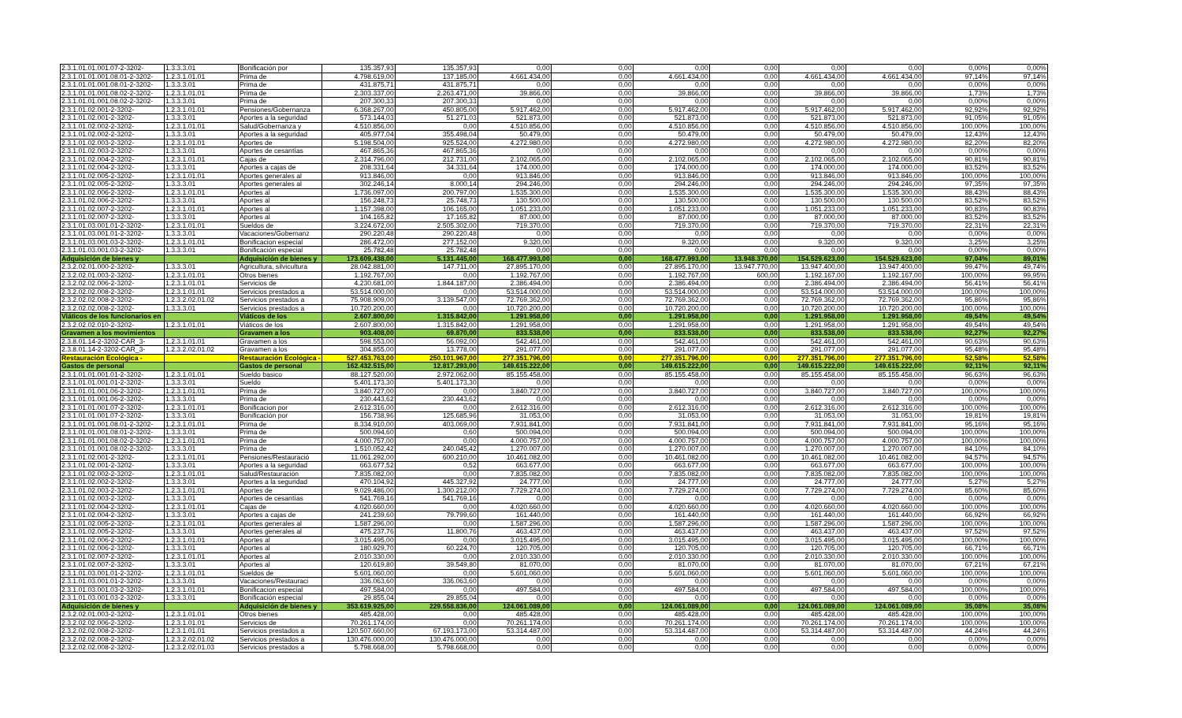| 2.3.1.01.01.001.07-2-3202- | 1.3.3.3.01 | Bonificación por | 135.357,93 | 135.357,93 | 0,00 | 0,00 | 0,00 | 0,00 | 0,00 | 0,00 | 0,00% | 0,00% |
| 2.3.1.01.01.001.08.01-2-3202- | 1.2.3.1.01.01 | Prima de | 4.798.619,00 | 137.185,00 | 4.661.434,00 | 0,00 | 4.661.434,00 | 0,00 | 4.661.434,00 | 4.661.434,00 | 97,14% | 97,14% |
| 2.3.1.01.01.001.08.01-2-3202- | 1.3.3.3.01 | Prima de | 431.875,71 | 431.875,71 | 0,00 | 0,00 | 0,00 | 0,00 | 0,00 | 0,00 | 0,00% | 0,00% |
| 2.3.1.01.01.001.08.02-2-3202- | 1.2.3.1.01.01 | Prima de | 2.303.337,00 | 2.263.471,00 | 39.866,00 | 0,00 | 39.866,00 | 0,00 | 39.866,00 | 39.866,00 | 1,73% | 1,73% |
| 2.3.1.01.01.001.08.02-2-3202- | 1.3.3.3.01 | Prima de | 207.300,33 | 207.300,33 | 0,00 | 0,00 | 0,00 | 0,00 | 0,00 | 0,00 | 0,00% | 0,00% |
| 2.3.1.01.02.001-2-3202- | 1.2.3.1.01.01 | Pensiones/Gobernanza | 6.368.267,00 | 450.805,00 | 5.917.462,00 | 0,00 | 5.917.462,00 | 0,00 | 5.917.462,00 | 5.917.462,00 | 92,92% | 92,92% |
| 2.3.1.01.02.001-2-3202- | 1.3.3.3.01 | Aportes a la seguridad | 573.144,03 | 51.271,03 | 521.873,00 | 0,00 | 521.873,00 | 0,00 | 521.873,00 | 521.873,00 | 91,05% | 91,05% |
| 2.3.1.01.02.002-2-3202- | 1.2.3.1.01.01 | Salud/Gobernanza y | 4.510.856,00 | 0,00 | 4.510.856,00 | 0,00 | 4.510.856,00 | 0,00 | 4.510.856,00 | 4.510.856,00 | 100,00% | 100,00% |
| 2.3.1.01.02.002-2-3202- | 1.3.3.3.01 | Aportes a la seguridad | 405.977,04 | 355.498,04 | 50.479,00 | 0,00 | 50.479,00 | 0,00 | 50.479,00 | 50.479,00 | 12,43% | 12,43% |
| 2.3.1.01.02.003-2-3202- | 1.2.3.1.01.01 | Aportes de | 5.198.504,00 | 925.524,00 | 4.272.980,00 | 0,00 | 4.272.980,00 | 0,00 | 4.272.980,00 | 4.272.980,00 | 82,20% | 82,20% |
| 2.3.1.01.02.003-2-3202- | 1.3.3.3.01 | Aportes de cesantías | 467.865,36 | 467.865,36 | 0,00 | 0,00 | 0,00 | 0,00 | 0,00 | 0,00 | 0,00% | 0,00% |
| 2.3.1.01.02.004-2-3202- | 1.2.3.1.01.01 | Cajas de | 2.314.796,00 | 212.731,00 | 2.102.065,00 | 0,00 | 2.102.065,00 | 0,00 | 2.102.065,00 | 2.102.065,00 | 90,81% | 90,81% |
| 2.3.1.01.02.004-2-3202- | 1.3.3.3.01 | Aportes a cajas de | 208.331,64 | 34.331,64 | 174.000,00 | 0,00 | 174.000,00 | 0,00 | 174.000,00 | 174.000,00 | 83,52% | 83,52% |
| 2.3.1.01.02.005-2-3202- | 1.2.3.1.01.01 | Aportes generales al | 913.846,00 | 0,00 | 913.846,00 | 0,00 | 913.846,00 | 0,00 | 913.846,00 | 913.846,00 | 100,00% | 100,00% |
| 2.3.1.01.02.005-2-3202- | 1.3.3.3.01 | Aportes generales al | 302.246,14 | 8.000,14 | 294.246,00 | 0,00 | 294.246,00 | 0,00 | 294.246,00 | 294.246,00 | 97,35% | 97,35% |
| 2.3.1.01.02.006-2-3202- | 1.2.3.1.01.01 | Aportes al | 1.736.097,00 | 200.797,00 | 1.535.300,00 | 0,00 | 1.535.300,00 | 0,00 | 1.535.300,00 | 1.535.300,00 | 88,43% | 88,43% |
| 2.3.1.01.02.006-2-3202- | 1.3.3.3.01 | Aportes al | 156.248,73 | 25.748,73 | 130.500,00 | 0,00 | 130.500,00 | 0,00 | 130.500,00 | 130.500,00 | 83,52% | 83,52% |
| 2.3.1.01.02.007-2-3202- | 1.2.3.1.01.01 | Aportes al | 1.157.398,00 | 106.165,00 | 1.051.233,00 | 0,00 | 1.051.233,00 | 0,00 | 1.051.233,00 | 1.051.233,00 | 90,83% | 90,83% |
| 2.3.1.01.02.007-2-3202- | 1.3.3.3.01 | Aportes al | 104.165,82 | 17.165,82 | 87.000,00 | 0,00 | 87.000,00 | 0,00 | 87.000,00 | 87.000,00 | 83,52% | 83,52% |
| 2.3.1.01.03.001.01-2-3202- | 1.2.3.1.01.01 | Sueldos de | 3.224.672,00 | 2.505.302,00 | 719.370,00 | 0,00 | 719.370,00 | 0,00 | 719.370,00 | 719.370,00 | 22,31% | 22,31% |
| 2.3.1.01.03.001.01-2-3202- | 1.3.3.3.01 | Vacaciones/Gobernanz | 290.220,48 | 290.220,48 | 0,00 | 0,00 | 0,00 | 0,00 | 0,00 | 0,00 | 0,00% | 0,00% |
| 2.3.1.01.03.001.03-2-3202- | 1.2.3.1.01.01 | Bonificacion especial | 286.472,00 | 277.152,00 | 9.320,00 | 0,00 | 9.320,00 | 0,00 | 9.320,00 | 9.320,00 | 3,25% | 3,25% |
| 2.3.1.01.03.001.03-2-3202- | 1.3.3.3.01 | Bonificación especial | 25.782,48 | 25.782,48 | 0,00 | 0,00 | 0,00 | 0,00 | 0,00 | 0,00 | 0,00% | 0,00% |
| Adquisición de bienes y | | Adquisición de bienes y | 173.609.438,00 | 5.131.445,00 | 168.477.993,00 | 0,00 | 168.477.993,00 | 13.948.370,00 | 154.529.623,00 | 154.529.623,00 | 97,04% | 89,01% |
| 2.3.2.02.01.000-2-3202- | 1.3.3.3.01 | Agricultura, silvicultura | 28.042.881,00 | 147.711,00 | 27.895.170,00 | 0,00 | 27.895.170,00 | 13.947.770,00 | 13.947.400,00 | 13.947.400,00 | 99,47% | 49,74% |
| 2.3.2.02.01.003-2-3202- | 1.2.3.1.01.01 | Otros bienes | 1.192.767,00 | 0,00 | 1.192.767,00 | 0,00 | 1.192.767,00 | 600,00 | 1.192.167,00 | 1.192.167,00 | 100,00% | 99,95% |
| 2.3.2.02.02.006-2-3202- | 1.2.3.1.01.01 | Servicios de | 4.230.681,00 | 1.844.187,00 | 2.386.494,00 | 0,00 | 2.386.494,00 | 0,00 | 2.386.494,00 | 2.386.494,00 | 56,41% | 56,41% |
| 2.3.2.02.02.008-2-3202- | 1.2.3.1.01.01 | Servicios prestados a | 53.514.000,00 | 0,00 | 53.514.000,00 | 0,00 | 53.514.000,00 | 0,00 | 53.514.000,00 | 53.514.000,00 | 100,00% | 100,00% |
| 2.3.2.02.02.008-2-3202- | 1.2.3.2.02.01.02 | Servicios prestados a | 75.908.909,00 | 3.139.547,00 | 72.769.362,00 | 0,00 | 72.769.362,00 | 0,00 | 72.769.362,00 | 72.769.362,00 | 95,86% | 95,86% |
| 2.3.2.02.02.008-2-3202- | 1.3.3.3.01 | Servicios prestados a | 10.720.200,00 | 0,00 | 10.720.200,00 | 0,00 | 10.720.200,00 | 0,00 | 10.720.200,00 | 10.720.200,00 | 100,00% | 100,00% |
| Viáticos de los funcionarios en | | Viáticos de los | 2.607.800,00 | 1.315.842,00 | 1.291.958,00 | 0,00 | 1.291.958,00 | 0,00 | 1.291.958,00 | 1.291.958,00 | 49,54% | 49,54% |
| 2.3.2.02.02.010-2-3202- | 1.2.3.1.01.01 | Viáticos de los | 2.607.800,00 | 1.315.842,00 | 1.291.958,00 | 0,00 | 1.291.958,00 | 0,00 | 1.291.958,00 | 1.291.958,00 | 49,54% | 49,54% |
| Gravamen a los movimientos | | Gravamen a los | 903.408,00 | 69.870,00 | 833.538,00 | 0,00 | 833.538,00 | 0,00 | 833.538,00 | 833.538,00 | 92,27% | 92,27% |
| 2.3.8.01.14-2-3202-CAR_3- | 1.2.3.1.01.01 | Gravamen a los | 598.553,00 | 56.092,00 | 542.461,00 | 0,00 | 542.461,00 | 0,00 | 542.461,00 | 542.461,00 | 90,63% | 90,63% |
| 2.3.8.01.14-2-3202-CAR_3- | 1.2.3.2.02.01.02 | Gravamen a los | 304.855,00 | 13.778,00 | 291.077,00 | 0,00 | 291.077,00 | 0,00 | 291.077,00 | 291.077,00 | 95,48% | 95,48% |
| Restauración Ecológica - | | Restauración Ecológica - | 527.453.763,00 | 250.101.967,00 | 277.351.796,00 | 0,00 | 277.351.796,00 | 0,00 | 277.351.796,00 | 277.351.796,00 | 52,58% | 52,58% |
| Gastos de personal | | Gastos de personal | 162.432.515,00 | 12.817.293,00 | 149.615.222,00 | 0,00 | 149.615.222,00 | 0,00 | 149.615.222,00 | 149.615.222,00 | 92,11% | 92,11% |
| 2.3.1.01.01.001.01-2-3202- | 1.2.3.1.01.01 | Sueldo basico | 88.127.520,00 | 2.972.062,00 | 85.155.458,00 | 0,00 | 85.155.458,00 | 0,00 | 85.155.458,00 | 85.155.458,00 | 96,63% | 96,63% |
| 2.3.1.01.01.001.01-2-3202- | 1.3.3.3.01 | Sueldo | 5.401.173,30 | 5.401.173,30 | 0,00 | 0,00 | 0,00 | 0,00 | 0,00 | 0,00 | 0,00% | 0,00% |
| 2.3.1.01.01.001.06-2-3202- | 1.2.3.1.01.01 | Prima de | 3.840.727,00 | 0,00 | 3.840.727,00 | 0,00 | 3.840.727,00 | 0,00 | 3.840.727,00 | 3.840.727,00 | 100,00% | 100,00% |
| 2.3.1.01.01.001.06-2-3202- | 1.3.3.3.01 | Prima de | 230.443,62 | 230.443,62 | 0,00 | 0,00 | 0,00 | 0,00 | 0,00 | 0,00 | 0,00% | 0,00% |
| 2.3.1.01.01.001.07-2-3202- | 1.2.3.1.01.01 | Bonificacion por | 2.612.316,00 | 0,00 | 2.612.316,00 | 0,00 | 2.612.316,00 | 0,00 | 2.612.316,00 | 2.612.316,00 | 100,00% | 100,00% |
| 2.3.1.01.01.001.07-2-3202- | 1.3.3.3.01 | Bonificación por | 156.738,96 | 125.685,96 | 31.053,00 | 0,00 | 31.053,00 | 0,00 | 31.053,00 | 31.053,00 | 19,81% | 19,81% |
| 2.3.1.01.01.001.08.01-2-3202- | 1.2.3.1.01.01 | Prima de | 8.334.910,00 | 403.069,00 | 7.931.841,00 | 0,00 | 7.931.841,00 | 0,00 | 7.931.841,00 | 7.931.841,00 | 95,16% | 95,16% |
| 2.3.1.01.01.001.08.01-2-3202- | 1.3.3.3.01 | Prima de | 500.094,60 | 0,60 | 500.094,00 | 0,00 | 500.094,00 | 0,00 | 500.094,00 | 500.094,00 | 100,00% | 100,00% |
| 2.3.1.01.01.001.08.02-2-3202- | 1.2.3.1.01.01 | Prima de | 4.000.757,00 | 0,00 | 4.000.757,00 | 0,00 | 4.000.757,00 | 0,00 | 4.000.757,00 | 4.000.757,00 | 100,00% | 100,00% |
| 2.3.1.01.01.001.08.02-2-3202- | 1.3.3.3.01 | Prima de | 1.510.052,42 | 240.045,42 | 1.270.007,00 | 0,00 | 1.270.007,00 | 0,00 | 1.270.007,00 | 1.270.007,00 | 84,10% | 84,10% |
| 2.3.1.01.02.001-2-3202- | 1.2.3.1.01.01 | Pensiones/Restauració | 11.061.292,00 | 600.210,00 | 10.461.082,00 | 0,00 | 10.461.082,00 | 0,00 | 10.461.082,00 | 10.461.082,00 | 94,57% | 94,57% |
| 2.3.1.01.02.001-2-3202- | 1.3.3.3.01 | Aportes a la seguridad | 663.677,52 | 0,52 | 663.677,00 | 0,00 | 663.677,00 | 0,00 | 663.677,00 | 663.677,00 | 100,00% | 100,00% |
| 2.3.1.01.02.002-2-3202- | 1.2.3.1.01.01 | Salud/Restauración | 7.835.082,00 | 0,00 | 7.835.082,00 | 0,00 | 7.835.082,00 | 0,00 | 7.835.082,00 | 7.835.082,00 | 100,00% | 100,00% |
| 2.3.1.01.02.002-2-3202- | 1.3.3.3.01 | Aportes a la seguridad | 470.104,92 | 445.327,92 | 24.777,00 | 0,00 | 24.777,00 | 0,00 | 24.777,00 | 24.777,00 | 5,27% | 5,27% |
| 2.3.1.01.02.003-2-3202- | 1.2.3.1.01.01 | Aportes de | 9.029.486,00 | 1.300.212,00 | 7.729.274,00 | 0,00 | 7.729.274,00 | 0,00 | 7.729.274,00 | 7.729.274,00 | 85,60% | 85,60% |
| 2.3.1.01.02.003-2-3202- | 1.3.3.3.01 | Aportes de cesantías | 541.769,16 | 541.769,16 | 0,00 | 0,00 | 0,00 | 0,00 | 0,00 | 0,00 | 0,00% | 0,00% |
| 2.3.1.01.02.004-2-3202- | 1.2.3.1.01.01 | Cajas de | 4.020.660,00 | 0,00 | 4.020.660,00 | 0,00 | 4.020.660,00 | 0,00 | 4.020.660,00 | 4.020.660,00 | 100,00% | 100,00% |
| 2.3.1.01.02.004-2-3202- | 1.3.3.3.01 | Aportes a cajas de | 241.239,60 | 79.799,60 | 161.440,00 | 0,00 | 161.440,00 | 0,00 | 161.440,00 | 161.440,00 | 66,92% | 66,92% |
| 2.3.1.01.02.005-2-3202- | 1.2.3.1.01.01 | Aportes generales al | 1.587.296,00 | 0,00 | 1.587.296,00 | 0,00 | 1.587.296,00 | 0,00 | 1.587.296,00 | 1.587.296,00 | 100,00% | 100,00% |
| 2.3.1.01.02.005-2-3202- | 1.3.3.3.01 | Aportes generales al | 475.237,76 | 11.800,76 | 463.437,00 | 0,00 | 463.437,00 | 0,00 | 463.437,00 | 463.437,00 | 97,52% | 97,52% |
| 2.3.1.01.02.006-2-3202- | 1.2.3.1.01.01 | Aportes al | 3.015.495,00 | 0,00 | 3.015.495,00 | 0,00 | 3.015.495,00 | 0,00 | 3.015.495,00 | 3.015.495,00 | 100,00% | 100,00% |
| 2.3.1.01.02.006-2-3202- | 1.3.3.3.01 | Aportes al | 180.929,70 | 60.224,70 | 120.705,00 | 0,00 | 120.705,00 | 0,00 | 120.705,00 | 120.705,00 | 66,71% | 66,71% |
| 2.3.1.01.02.007-2-3202- | 1.2.3.1.01.01 | Aportes al | 2.010.330,00 | 0,00 | 2.010.330,00 | 0,00 | 2.010.330,00 | 0,00 | 2.010.330,00 | 2.010.330,00 | 100,00% | 100,00% |
| 2.3.1.01.02.007-2-3202- | 1.3.3.3.01 | Aportes al | 120.619,80 | 39.549,80 | 81.070,00 | 0,00 | 81.070,00 | 0,00 | 81.070,00 | 81.070,00 | 67,21% | 67,21% |
| 2.3.1.01.03.001.01-2-3202- | 1.2.3.1.01.01 | Sueldos de | 5.601.060,00 | 0,00 | 5.601.060,00 | 0,00 | 5.601.060,00 | 0,00 | 5.601.060,00 | 5.601.060,00 | 100,00% | 100,00% |
| 2.3.1.01.03.001.01-2-3202- | 1.3.3.3.01 | Vacaciones/Restauraci | 336.063,60 | 336.063,60 | 0,00 | 0,00 | 0,00 | 0,00 | 0,00 | 0,00 | 0,00% | 0,00% |
| 2.3.1.01.03.001.03-2-3202- | 1.2.3.1.01.01 | Bonificacion especial | 497.584,00 | 0,00 | 497.584,00 | 0,00 | 497.584,00 | 0,00 | 497.584,00 | 497.584,00 | 100,00% | 100,00% |
| 2.3.1.01.03.001.03-2-3202- | 1.3.3.3.01 | Bonificación especial | 29.855,04 | 29.855,04 | 0,00 | 0,00 | 0,00 | 0,00 | 0,00 | 0,00 | 0,00% | 0,00% |
| Adquisición de bienes y | | Adquisición de bienes y | 353.619.925,00 | 229.558.836,00 | 124.061.089,00 | 0,00 | 124.061.089,00 | 0,00 | 124.061.089,00 | 124.061.089,00 | 35,08% | 35,08% |
| 2.3.2.02.01.003-2-3202- | 1.2.3.1.01.01 | Otros bienes | 485.428,00 | 0,00 | 485.428,00 | 0,00 | 485.428,00 | 0,00 | 485.428,00 | 485.428,00 | 100,00% | 100,00% |
| 2.3.2.02.02.006-2-3202- | 1.2.3.1.01.01 | Servicios de | 70.261.174,00 | 0,00 | 70.261.174,00 | 0,00 | 70.261.174,00 | 0,00 | 70.261.174,00 | 70.261.174,00 | 100,00% | 100,00% |
| 2.3.2.02.02.008-2-3202- | 1.2.3.1.01.01 | Servicios prestados a | 120.507.660,00 | 67.193.173,00 | 53.314.487,00 | 0,00 | 53.314.487,00 | 0,00 | 53.314.487,00 | 53.314.487,00 | 44,24% | 44,24% |
| 2.3.2.02.02.008-2-3202- | 1.2.3.2.02.01.02 | Servicios prestados a | 130.476.000,00 | 130.476.000,00 | 0,00 | 0,00 | 0,00 | 0,00 | 0,00 | 0,00 | 0,00% | 0,00% |
| 2.3.2.02.02.008-2-3202- | 1.2.3.2.02.01.03 | Servicios prestados a | 5.798.668,00 | 5.798.668,00 | 0,00 | 0,00 | 0,00 | 0,00 | 0,00 | 0,00 | 0,00% | 0,00% |